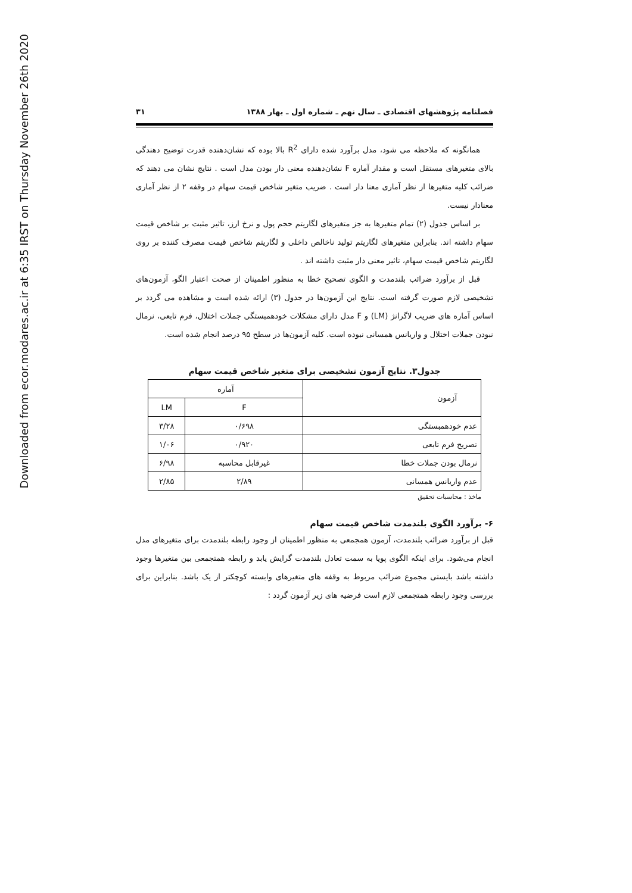Downloaded from ecor.modares.ac.ir at 6:35 IRST on Thursday November 26th 2020
فصلنامه پژوهشهای اقتصادی ـ سال نهم ـ شماره اول ـ بهار ۱۳۸۸ ۳۱
همانگونه که ملاحظه می شود، مدل برآورد شده دارای R<sup>2</sup> بالا بوده که نشان‌دهنده قدرت توضیح دهندگی بالای متغیرهای مستقل است و مقدار آماره F نشان‌دهنده معنی دار بودن مدل است . نتایج نشان می دهند که ضرائب کلیه متغیرها از نظر آماری معنا دار است . ضریب متغیر شاخص قیمت سهام در وقفه ۲ از نظر آماری معنادار نیست.
بر اساس جدول (۲) تمام متغیرها به جز متغیرهای لگاریتم حجم پول و نرخ ارز، تاثیر مثبت بر شاخص قیمت سهام داشته اند. بنابراین متغیرهای لگاریتم تولید ناخالص داخلی و لگاریتم شاخص قیمت مصرف کننده بر روی لگاریتم شاخص قیمت سهام، تاثیر معنی دار مثبت داشته اند .
قبل از برآورد ضرائب بلندمدت و الگوی تصحیح خطا به منظور اطمینان از صحت اعتبار الگو، آزمون‌های تشخیصی لازم صورت گرفته است. نتایج این آزمون‌ها در جدول (۳) ارائه شده است و مشاهده می گردد بر اساس آماره های ضریب لاگرانژ (LM) و F مدل دارای مشکلات خودهمبستگی جملات اختلال، فرم تابعی، نرمال نبودن جملات اختلال و واریانس همسانی نبوده است. کلیه آزمون‌ها در سطح ۹۵ درصد انجام شده است.
جدول۳. نتایج آزمون تشخیصی برای متغیر شاخص قیمت سهام
| آزمون | آماره | |
| --- | --- | --- |
| | F | LM |
| عدم خودهمبستگی | ۰/۶۹۸ | ۳/۲۸ |
| تصریح فرم تابعی | ۰/۹۲۰ | ۱/۰۶ |
| نرمال بودن جملات خطا | غیرقابل محاسبه | ۶/۹۸ |
| عدم واریانس همسانی | ۲/۸۹ | ۲/۸۵ |
ماخذ : محاسبات تحقیق
۶- برآورد الگوی بلندمدت شاخص قیمت سهام
قبل از برآورد ضرائب بلندمدت، آزمون همجمعی به منظور اطمینان از وجود رابطه بلندمدت برای متغیرهای مدل انجام می‌شود. برای اینکه الگوی پویا به سمت تعادل بلندمدت گرایش یابد و رابطه همتجمعی بین متغیرها وجود داشته باشد بایستی مجموع ضرائب مربوط به وقفه های متغیرهای وابسته کوچکتر از یک باشد. بنابراین برای بررسی وجود رابطه همتجمعی لازم است فرضیه های زیر آزمون گردد :